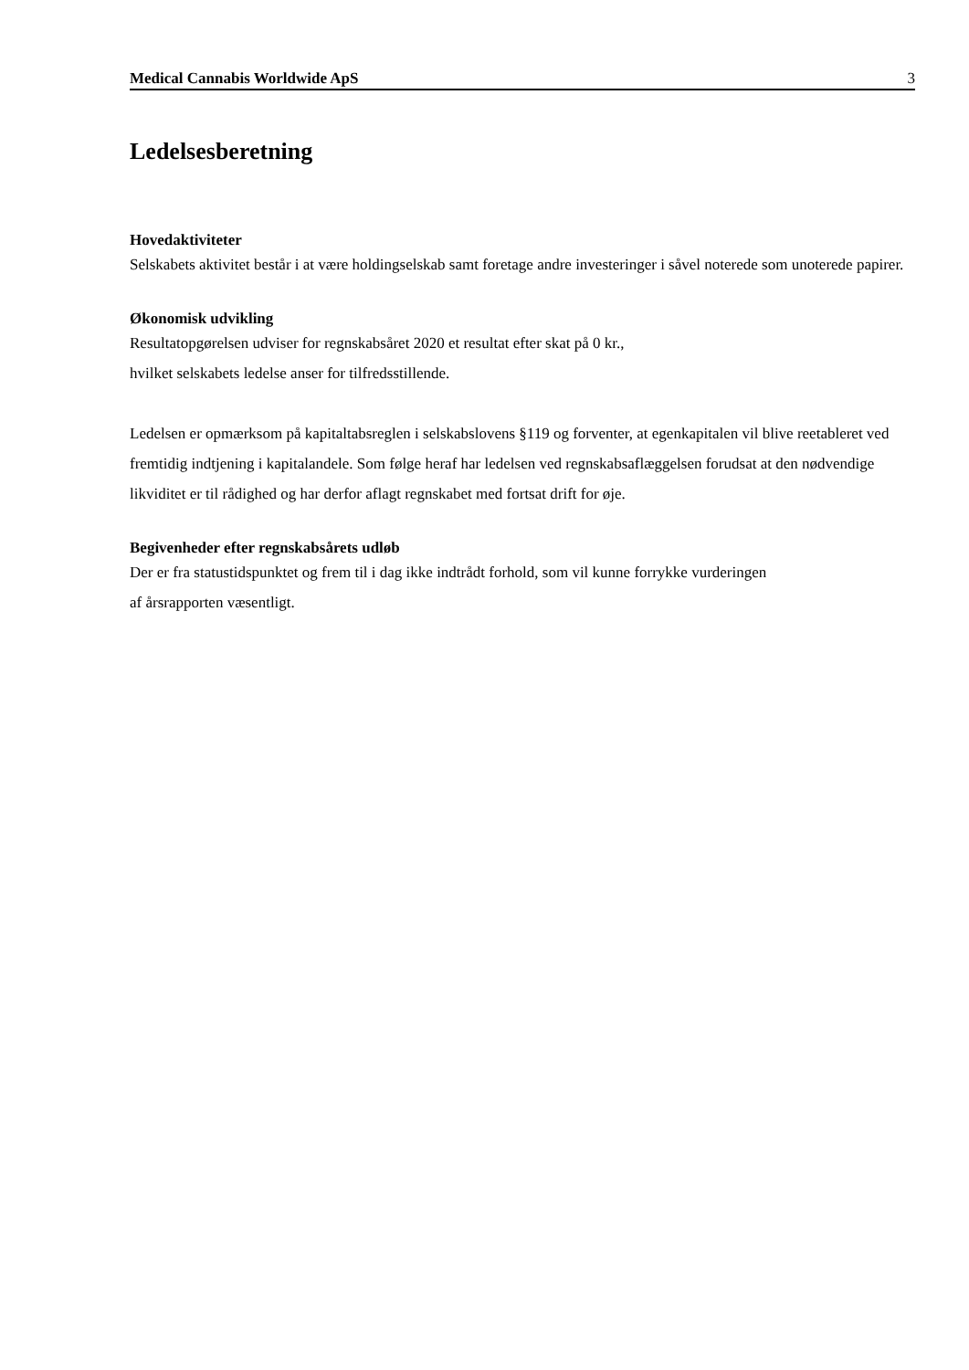Medical Cannabis Worldwide ApS 3
Ledelsesberetning
Hovedaktiviteter
Selskabets aktivitet består i at være holdingselskab samt foretage andre investeringer i såvel noterede som unoterede papirer.
Økonomisk udvikling
Resultatopgørelsen udviser for regnskabsåret 2020 et resultat efter skat på 0 kr.,
hvilket selskabets ledelse anser for tilfredsstillende.
Ledelsen er opmærksom på kapitaltabsreglen i selskabslovens §119 og forventer, at egenkapitalen vil blive reetableret ved fremtidig indtjening i kapitalandele. Som følge heraf har ledelsen ved regnskabsaflæggelsen forudsat at den nødvendige likviditet er til rådighed og har derfor aflagt regnskabet med fortsat drift for øje.
Begivenheder efter regnskabsårets udløb
Der er fra statustidspunktet og frem til i dag ikke indtrådt forhold, som vil kunne forrykke vurderingen
af årsrapporten væsentligt.